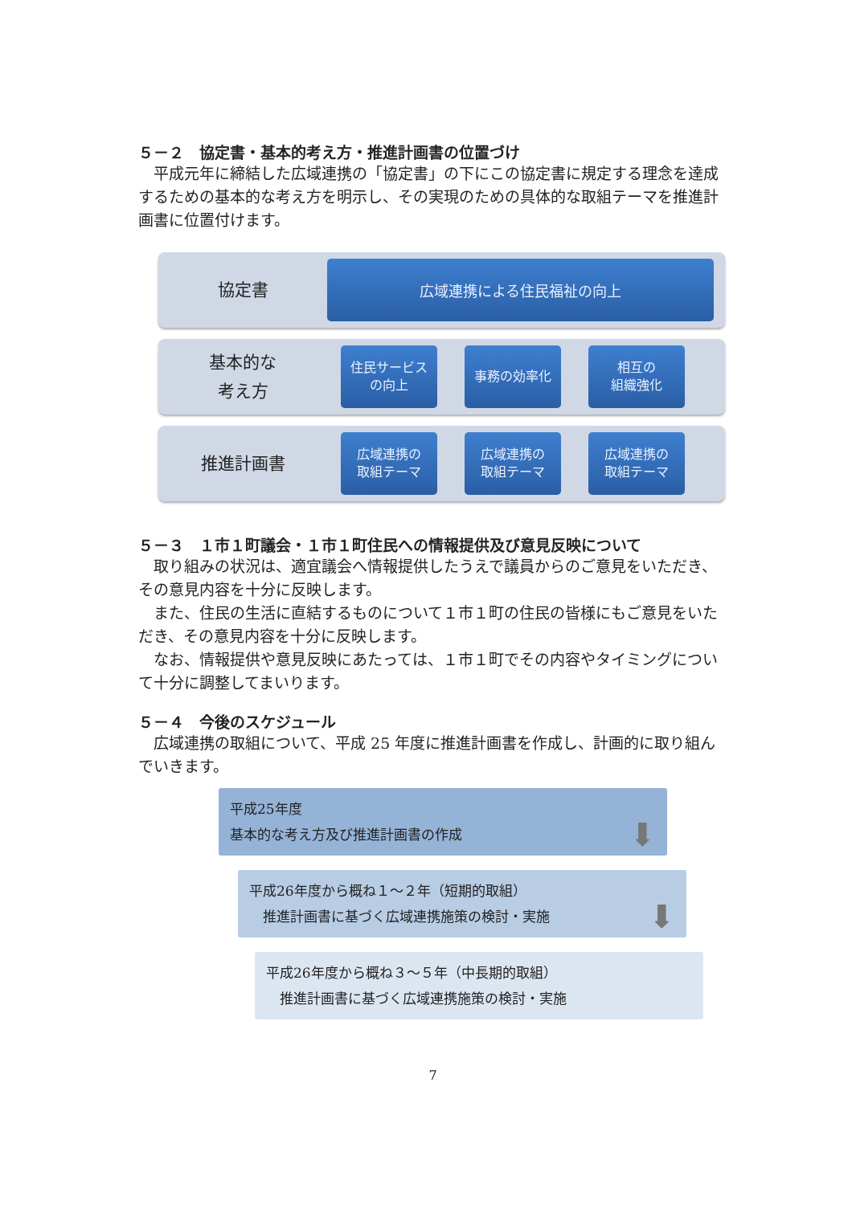５－２　協定書・基本的考え方・推進計画書の位置づけ
　平成元年に締結した広域連携の「協定書」の下にこの協定書に規定する理念を達成するための基本的な考え方を明示し、その実現のための具体的な取組テーマを推進計画書に位置付けます。
協定書
広域連携による住民福祉の向上
基本的な
考え方
住民サービス
の向上
事務の効率化
相互の
組織強化
推進計画書
広域連携の
取組テーマ
広域連携の
取組テーマ
広域連携の
取組テーマ
５－３　１市１町議会・１市１町住民への情報提供及び意見反映について
　取り組みの状況は、適宜議会へ情報提供したうえで議員からのご意見をいただき、その意見内容を十分に反映します。
　また、住民の生活に直結するものについて１市１町の住民の皆様にもご意見をいただき、その意見内容を十分に反映します。
　なお、情報提供や意見反映にあたっては、１市１町でその内容やタイミングについて十分に調整してまいります。
５－４　今後のスケジュール
　広域連携の取組について、平成 25 年度に推進計画書を作成し、計画的に取り組んでいきます。
平成25年度
基本的な考え方及び推進計画書の作成 ⬇
平成26年度から概ね１～２年（短期的取組）
　推進計画書に基づく広域連携施策の検討・実施 ⬇
平成26年度から概ね３～５年（中長期的取組）
　推進計画書に基づく広域連携施策の検討・実施
7